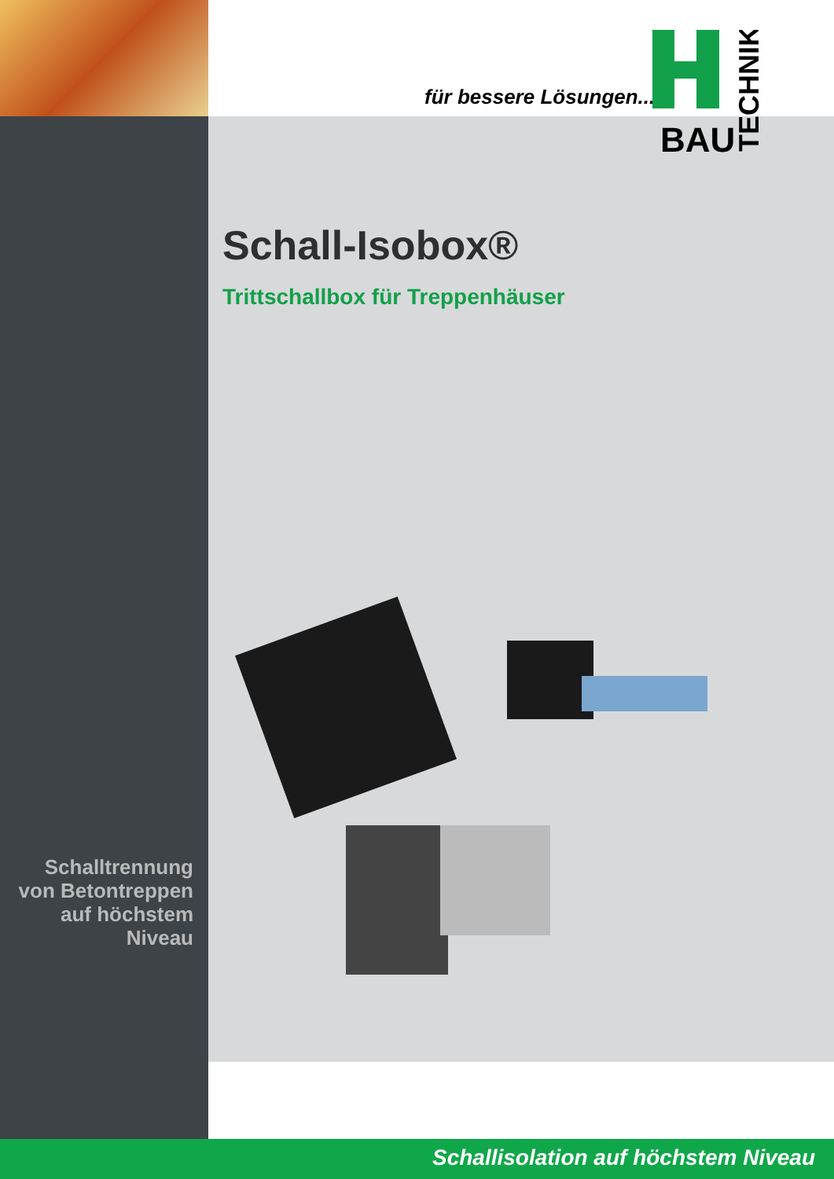für bessere Lösungen...
BAU
TECHNIK
Schall-Isobox®
Trittschallbox für Treppenhäuser
Schalltrennung
von Betontreppen
auf höchstem
Niveau
Schallisolation auf höchstem Niveau